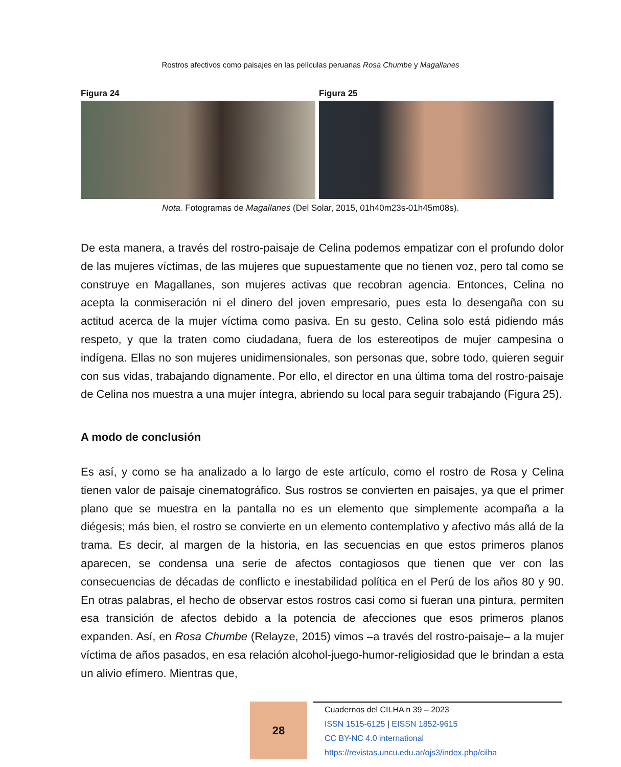Rostros afectivos como paisajes en las películas peruanas Rosa Chumbe y Magallanes
Figura 24 Figura 25
Nota. Fotogramas de Magallanes (Del Solar, 2015, 01h40m23s-01h45m08s).
De esta manera, a través del rostro-paisaje de Celina podemos empatizar con el profundo dolor de las mujeres víctimas, de las mujeres que supuestamente que no tienen voz, pero tal como se construye en Magallanes, son mujeres activas que recobran agencia. Entonces, Celina no acepta la conmiseración ni el dinero del joven empresario, pues esta lo desengaña con su actitud acerca de la mujer víctima como pasiva. En su gesto, Celina solo está pidiendo más respeto, y que la traten como ciudadana, fuera de los estereotipos de mujer campesina o indígena. Ellas no son mujeres unidimensionales, son personas que, sobre todo, quieren seguir con sus vidas, trabajando dignamente. Por ello, el director en una última toma del rostro-paisaje de Celina nos muestra a una mujer íntegra, abriendo su local para seguir trabajando (Figura 25).
A modo de conclusión
Es así, y como se ha analizado a lo largo de este artículo, como el rostro de Rosa y Celina tienen valor de paisaje cinematográfico. Sus rostros se convierten en paisajes, ya que el primer plano que se muestra en la pantalla no es un elemento que simplemente acompaña a la diégesis; más bien, el rostro se convierte en un elemento contemplativo y afectivo más allá de la trama. Es decir, al margen de la historia, en las secuencias en que estos primeros planos aparecen, se condensa una serie de afectos contagiosos que tienen que ver con las consecuencias de décadas de conflicto e inestabilidad política en el Perú de los años 80 y 90. En otras palabras, el hecho de observar estos rostros casi como si fueran una pintura, permiten esa transición de afectos debido a la potencia de afecciones que esos primeros planos expanden. Así, en Rosa Chumbe (Relayze, 2015) vimos –a través del rostro-paisaje– a la mujer víctima de años pasados, en esa relación alcohol-juego-humor-religiosidad que le brindan a esta un alivio efímero. Mientras que,
28
Cuadernos del CILHA n 39 – 2023
ISSN 1515-6125 | EISSN 1852-9615
CC BY-NC 4.0 international
https://revistas.uncu.edu.ar/ojs3/index.php/cilha